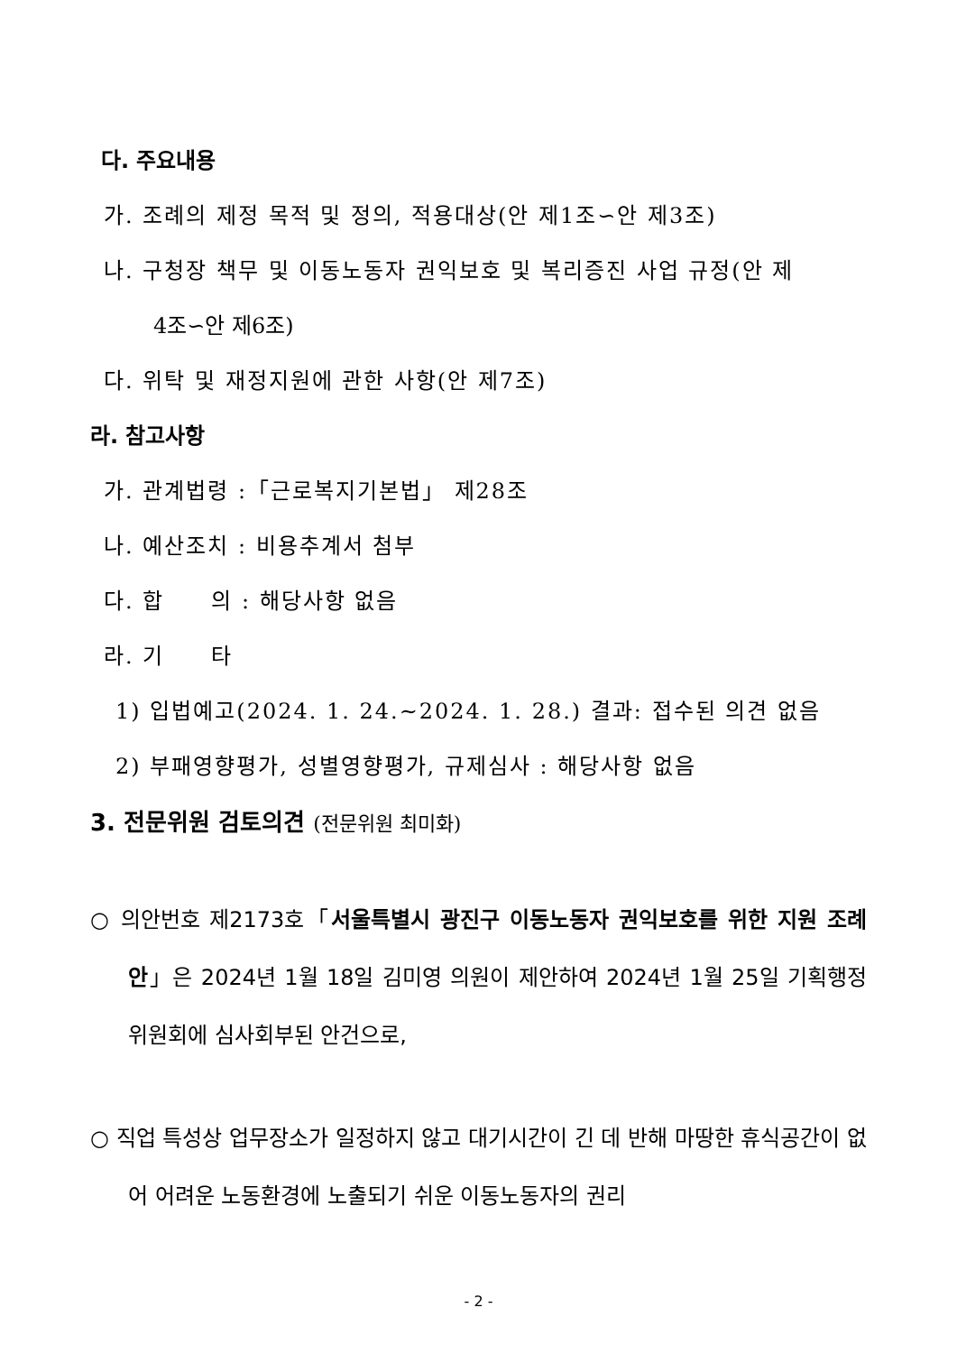다. 주요내용
가. 조례의 제정 목적 및 정의, 적용대상(안 제1조∽안 제3조)
나. 구청장 책무 및 이동노동자 권익보호 및 복리증진 사업 규정(안 제
4조∽안 제6조)
다. 위탁 및 재정지원에 관한 사항(안 제7조)
라. 참고사항
가. 관계법령 :「근로복지기본법」 제28조
나. 예산조치 : 비용추계서 첨부
다. 합　　의 : 해당사항 없음
라. 기　　타
1) 입법예고(2024. 1. 24.∼2024. 1. 28.) 결과: 접수된 의견 없음
2) 부패영향평가, 성별영향평가, 규제심사 : 해당사항 없음
3. 전문위원 검토의견 (전문위원 최미화)
○ 의안번호 제2173호「서울특별시 광진구 이동노동자 권익보호를 위한 지원 조례안」은 2024년 1월 18일 김미영 의원이 제안하여 2024년 1월 25일 기획행정위원회에 심사회부된 안건으로,
○ 직업 특성상 업무장소가 일정하지 않고 대기시간이 긴 데 반해 마땅한 휴식공간이 없어 어려운 노동환경에 노출되기 쉬운 이동노동자의 권리
- 2 -